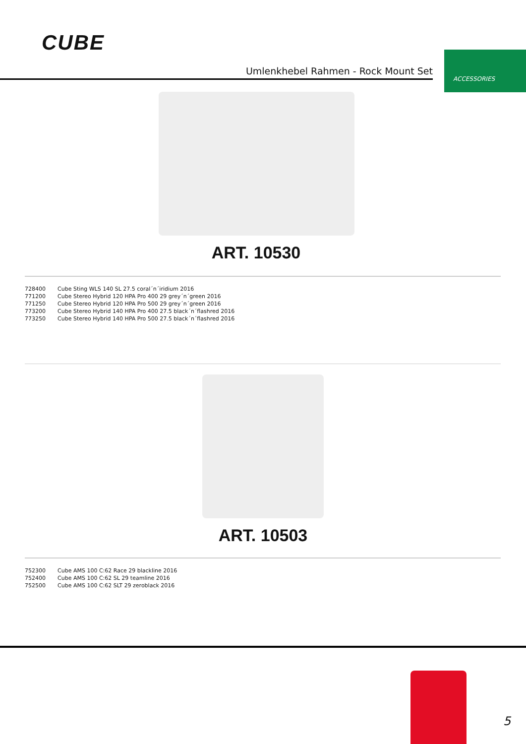CUBE
Umlenkhebel Rahmen - Rock Mount Set
ACCESSORIES
ART. 10530
| 728400 | Cube Sting WLS 140 SL 27.5 coral´n´iridium 2016 |
| 771200 | Cube Stereo Hybrid 120 HPA Pro 400 29 grey´n´green 2016 |
| 771250 | Cube Stereo Hybrid 120 HPA Pro 500 29 grey´n´green 2016 |
| 773200 | Cube Stereo Hybrid 140 HPA Pro 400 27.5 black´n´flashred 2016 |
| 773250 | Cube Stereo Hybrid 140 HPA Pro 500 27.5 black´n´flashred 2016 |
ART. 10503
| 752300 | Cube AMS 100 C:62 Race 29 blackline 2016 |
| 752400 | Cube AMS 100 C:62 SL 29 teamline 2016 |
| 752500 | Cube AMS 100 C:62 SLT 29 zeroblack 2016 |
5